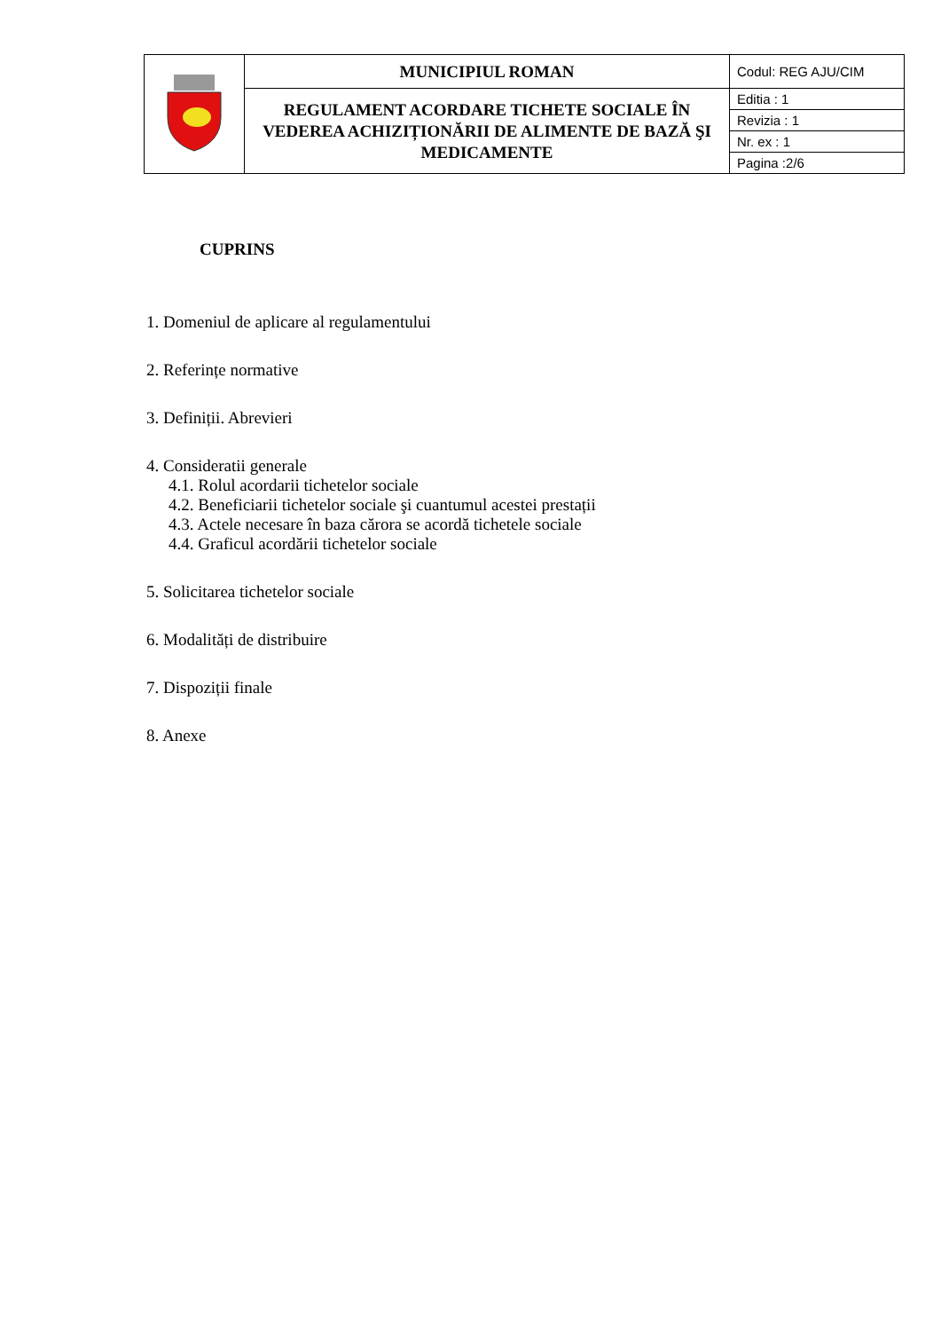| | MUNICIPIUL ROMAN | Codul: REG AJU/CIM |
| | REGULAMENT ACORDARE TICHETE SOCIALE ÎN VEDEREA ACHIZIȚIONĂRII DE ALIMENTE DE BAZĂ ŞI MEDICAMENTE | Editia : 1 |
| | | Revizia : 1 |
| | | Nr. ex : 1 |
| | | Pagina :2/6 |
CUPRINS
1. Domeniul de aplicare al regulamentului
2. Referințe normative
3. Definiții. Abrevieri
4. Consideratii generale
4.1. Rolul acordarii tichetelor sociale
4.2. Beneficiarii tichetelor sociale şi cuantumul acestei prestații
4.3. Actele necesare în baza cărora se acordă tichetele sociale
4.4. Graficul acordării tichetelor sociale
5. Solicitarea tichetelor sociale
6. Modalități de distribuire
7. Dispoziții finale
8. Anexe